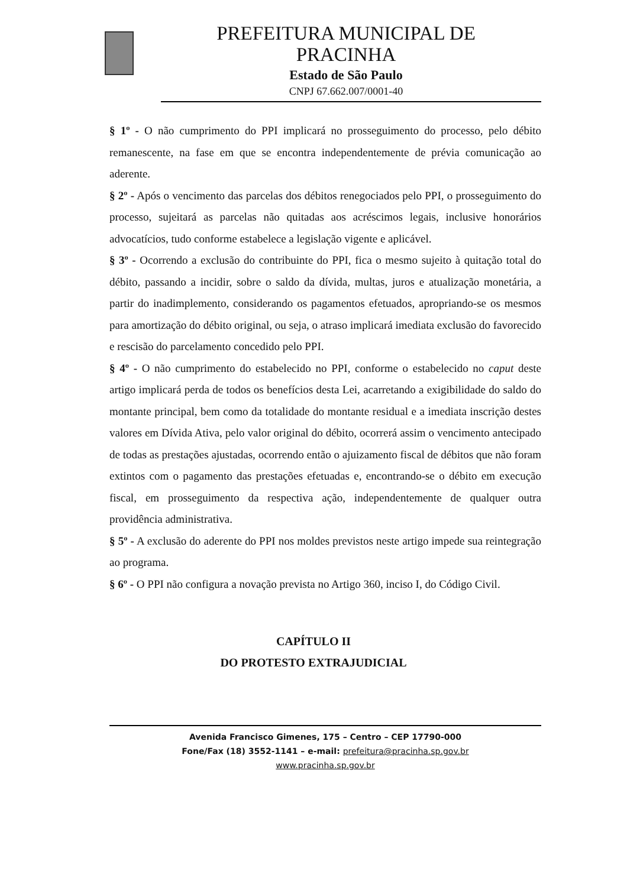PREFEITURA MUNICIPAL DE
PRACINHA
Estado de São Paulo
CNPJ 67.662.007/0001-40
§ 1º - O não cumprimento do PPI implicará no prosseguimento do processo, pelo débito remanescente, na fase em que se encontra independentemente de prévia comunicação ao aderente.
§ 2º - Após o vencimento das parcelas dos débitos renegociados pelo PPI, o prosseguimento do processo, sujeitará as parcelas não quitadas aos acréscimos legais, inclusive honorários advocatícios, tudo conforme estabelece a legislação vigente e aplicável.
§ 3º - Ocorrendo a exclusão do contribuinte do PPI, fica o mesmo sujeito à quitação total do débito, passando a incidir, sobre o saldo da dívida, multas, juros e atualização monetária, a partir do inadimplemento, considerando os pagamentos efetuados, apropriando-se os mesmos para amortização do débito original, ou seja, o atraso implicará imediata exclusão do favorecido e rescisão do parcelamento concedido pelo PPI.
§ 4º - O não cumprimento do estabelecido no PPI, conforme o estabelecido no caput deste artigo implicará perda de todos os benefícios desta Lei, acarretando a exigibilidade do saldo do montante principal, bem como da totalidade do montante residual e a imediata inscrição destes valores em Dívida Ativa, pelo valor original do débito, ocorrerá assim o vencimento antecipado de todas as prestações ajustadas, ocorrendo então o ajuizamento fiscal de débitos que não foram extintos com o pagamento das prestações efetuadas e, encontrando-se o débito em execução fiscal, em prosseguimento da respectiva ação, independentemente de qualquer outra providência administrativa.
§ 5º - A exclusão do aderente do PPI nos moldes previstos neste artigo impede sua reintegração ao programa.
§ 6º - O PPI não configura a novação prevista no Artigo 360, inciso I, do Código Civil.
CAPÍTULO II
DO PROTESTO EXTRAJUDICIAL
Avenida Francisco Gimenes, 175 – Centro – CEP 17790-000
Fone/Fax (18) 3552-1141 – e-mail: prefeitura@pracinha.sp.gov.br
www.pracinha.sp.gov.br